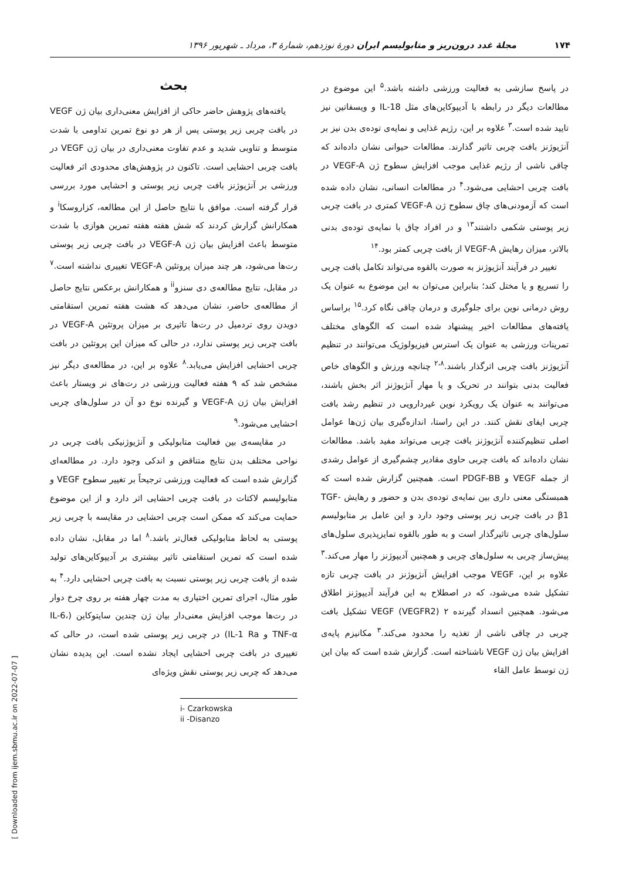۱۷۴ مجلۀ غدد درون‌ریز و متابولیسم ایران دورۀ نوزدهم، شمارۀ ۳، مرداد ـ شهریور ۱۳۹۶
بحث
یافته‌های پژوهش حاضر حاکی از افزایش معنی‌داری بیان ژن VEGF در بافت چربی زیر پوستی پس از هر دو نوع تمرین تداومی با شدت متوسط و تناوبی شدید و عدم تفاوت معنی‌داری در بیان ژن VEGF در بافت چربی احشایی است. تاکنون در پژوهش‌های محدودی اثر فعالیت ورزشی بر آنژیوژنز بافت چربی زیر پوستی و احشایی مورد بررسی قرار گرفته است. موافق با نتایج حاصل از این مطالعه، کزاروسکا<sup>i</sup> و همکارانش گزارش کردند که شش هفته هفته تمرین هوازی با شدت متوسط باعث افزایش بیان ژن VEGF-A در بافت چربی زیر پوستی رت‌ها می‌شود، هر چند میزان پروتئین VEGF-A تغییری نداشته است.<sup>۷</sup> در مقابل، نتایج مطالعه‌ی دی سنزو<sup>ii</sup> و همکارانش برعکس نتایج حاصل از مطالعه‌ی حاضر، نشان می‌دهد که هشت هفته تمرین استقامتی دویدن روی تردمیل در رت‌ها تاثیری بر میزان پروتئین VEGF-A در بافت چربی زیر پوستی ندارد، در حالی که میزان این پروتئین در بافت چربی احشایی افزایش می‌یابد.<sup>۸</sup> علاوه بر این، در مطالعه‌ی دیگر نیز مشخص شد که ۹ هفته فعالیت ورزشی در رت‌های نر ویستار باعث افزایش بیان ژن VEGF-A و گیرنده نوع دو آن در سلول‌های چربی احشایی می‌شود.<sup>۹</sup>
در مقایسه‌ی بین فعالیت متابولیکی و آنژیوژنیکی بافت چربی در نواحی مختلف بدن نتایج متناقض و اندکی وجود دارد. در مطالعه‌ای گزارش شده است که فعالیت ورزشی ترجیحاً بر تغییر سطوح VEGF و متابولیسم لاکتات در بافت چربی احشایی اثر دارد و از این موضوع حمایت می‌کند که ممکن است چربی احشایی در مقایسه با چربی زیر پوستی به لحاظ متابولیکی فعال‌تر باشد.<sup>۸</sup> اما در مقابل، نشان داده شده است که تمرین استقامتی تاثیر بیشتری بر آدیپوکاین‌های تولید شده از بافت چربی زیر پوستی نسبت به بافت چربی احشایی دارد.<sup>۴</sup> به طور مثال، اجرای تمرین اختیاری به مدت چهار هفته بر روی چرخ دوار در رت‌ها موجب افزایش معنی‌دار بیان ژن چندین سایتوکاین (IL-6، TNF-α و IL-1 Ra) در چربی زیر پوستی شده است، در حالی که تغییری در بافت چربی احشایی ایجاد نشده است. این پدیده نشان می‌دهد که چربی زیر پوستی نقش ویژه‌ای
i- Czarkowska
ii -Disanzo
در پاسخ سازشی به فعالیت ورزشی داشته باشد.<sup>۵</sup> این موضوع در مطالعات دیگر در رابطه با آدیپوکاین‌های مثل IL-18 و ویسفاتین نیز تایید شده است.<sup>۳</sup> علاوه بر این، رژیم غذایی و نمایه‌ی توده‌ی بدن نیز بر آنژیوژنز بافت چربی تاثیر گذارند. مطالعات حیوانی نشان داده‌اند که چاقی ناشی از رژیم غذایی موجب افزایش سطوح ژن VEGF-A در بافت چربی احشایی می‌شود.<sup>۴</sup> در مطالعات انسانی، نشان داده شده است که آزمودنی‌های چاق سطوح ژن VEGF-A کمتری در بافت چربی زیر پوستی شکمی داشتند<sup>۱۳</sup> و در افراد چاق با نمایه‌ی توده‌ی بدنی بالاتر، میزان رهایش VEGF-A از بافت چربی کمتر بود.<sup>۱۴</sup>
تغییر در فرآیند آنژیوژنز به صورت بالقوه می‌تواند تکامل بافت چربی را تسریع و یا مختل کند؛ بنابراین می‌توان به این موضوع به عنوان یک روش درمانی نوین برای جلوگیری و درمان چاقی نگاه کرد.<sup>۱۵</sup> براساس یافته‌های مطالعات اخیر پیشنهاد شده است که الگوهای مختلف تمرینات ورزشی به عنوان یک استرس فیزیولوژیک می‌توانند در تنظیم آنژیوژنز بافت چربی اثرگذار باشند.<sup>۲،۸</sup> چنانچه ورزش و الگوهای خاص فعالیت بدنی بتوانند در تحریک و یا مهار آنژیوژنز اثر بخش باشند، می‌توانند به عنوان یک رویکرد نوین غیردارویی در تنظیم رشد بافت چربی ایفای نقش کنند. در این راستا، اندازه‌گیری بیان ژن‌ها عوامل اصلی تنظیم‌کننده آنژیوژنز بافت چربی می‌تواند مفید باشد. مطالعات نشان داده‌اند که بافت چربی حاوی مقادیر چشم‌گیری از عوامل رشدی از جمله VEGF و PDGF-BB است. همچنین گزارش شده است که همبستگی معنی داری بین نمایه‌ی توده‌ی بدن و حضور و رهایش TGF-β1 در بافت چربی زیر پوستی وجود دارد و این عامل بر متابولیسم سلول‌های چربی تاثیرگذار است و به طور بالقوه تمایزپذیری سلول‌های پیش‌ساز چربی به سلول‌های چربی و همچنین آدیپوژنز را مهار می‌کند.<sup>۳</sup> علاوه بر این، VEGF موجب افزایش آنژیوژنز در بافت چربی تازه تشکیل شده می‌شود، که در اصطلاح به این فرآیند آدیپوژنز اطلاق می‌شود. همچنین انسداد گیرنده ۲ VEGF (VEGFR2) تشکیل بافت چربی در چاقی ناشی از تغذیه را محدود می‌کند.<sup>۳</sup> مکانیزم پایه‌ی افزایش بیان ژن VEGF ناشناخته است. گزارش شده است که بیان این ژن توسط عامل القاء
[ Downloaded from ijem.sbmu.ac.ir on 2022-07-07 ]